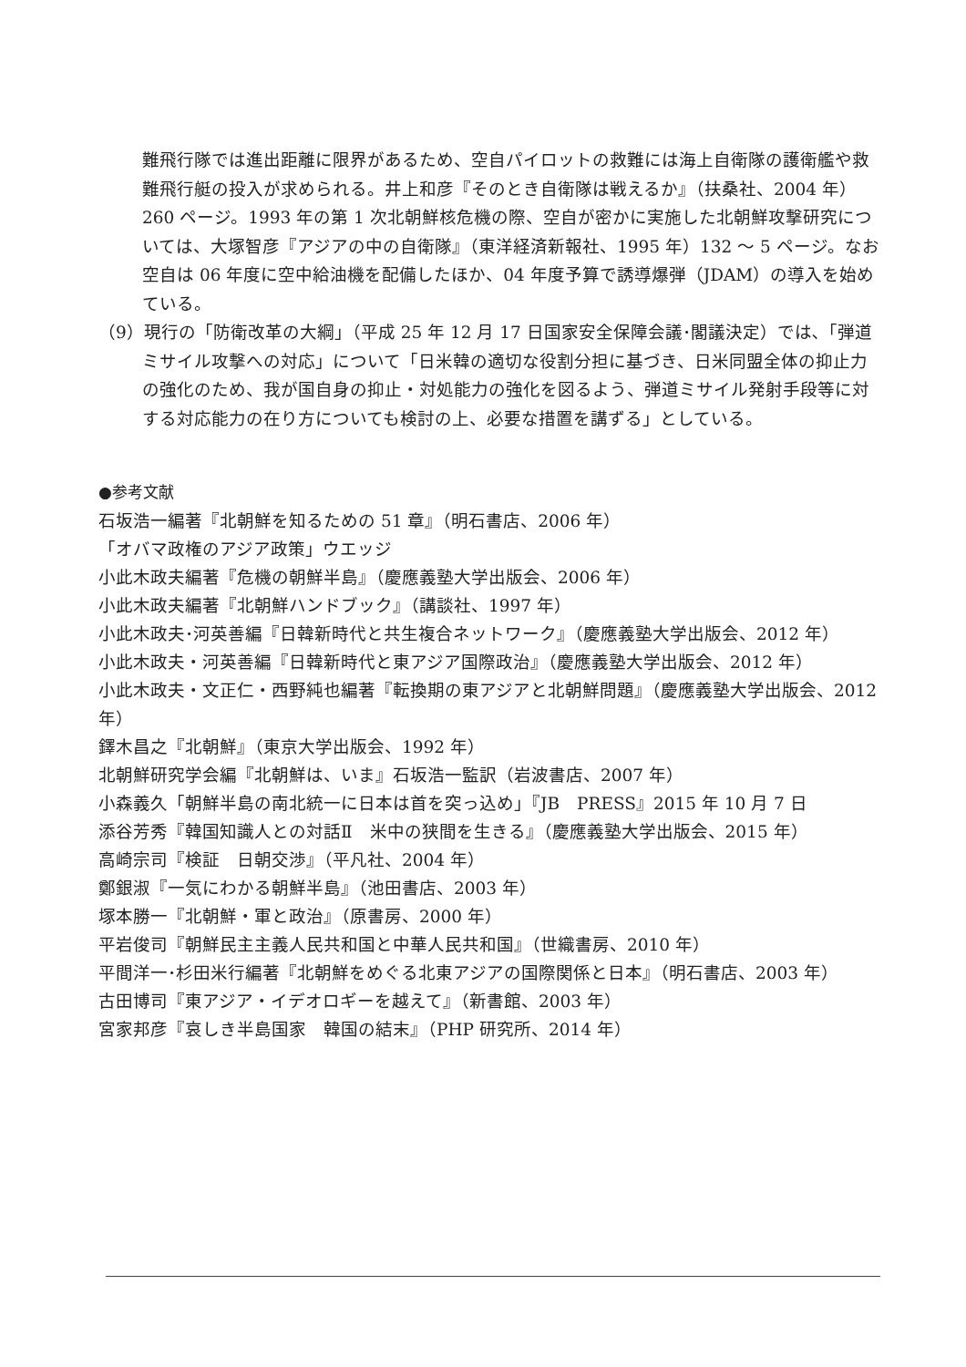難飛行隊では進出距離に限界があるため、空自パイロットの救難には海上自衛隊の護衛艦や救難飛行艇の投入が求められる。井上和彦『そのとき自衛隊は戦えるか』（扶桑社、2004 年）260 ページ。1993 年の第 1 次北朝鮮核危機の際、空自が密かに実施した北朝鮮攻撃研究については、大塚智彦『アジアの中の自衛隊』（東洋経済新報社、1995 年）132 〜 5 ページ。なお空自は 06 年度に空中給油機を配備したほか、04 年度予算で誘導爆弾（JDAM）の導入を始めている。
（9）現行の「防衛改革の大綱」（平成 25 年 12 月 17 日国家安全保障会議･閣議決定）では､「弾道ミサイル攻撃への対応」について「日米韓の適切な役割分担に基づき、日米同盟全体の抑止力の強化のため、我が国自身の抑止・対処能力の強化を図るよう、弾道ミサイル発射手段等に対する対応能力の在り方についても検討の上、必要な措置を講ずる」としている。
●参考文献
石坂浩一編著『北朝鮮を知るための 51 章』（明石書店、2006 年）
「オバマ政権のアジア政策」ウエッジ
小此木政夫編著『危機の朝鮮半島』（慶應義塾大学出版会、2006 年）
小此木政夫編著『北朝鮮ハンドブック』（講談社、1997 年）
小此木政夫･河英善編『日韓新時代と共生複合ネットワーク』（慶應義塾大学出版会、2012 年）
小此木政夫・河英善編『日韓新時代と東アジア国際政治』（慶應義塾大学出版会、2012 年）
小此木政夫・文正仁・西野純也編著『転換期の東アジアと北朝鮮問題』（慶應義塾大学出版会、2012 年）
鐸木昌之『北朝鮮』（東京大学出版会、1992 年）
北朝鮮研究学会編『北朝鮮は、いま』石坂浩一監訳（岩波書店、2007 年）
小森義久「朝鮮半島の南北統一に日本は首を突っ込め」『JB　PRESS』2015 年 10 月 7 日
添谷芳秀『韓国知識人との対話Ⅱ　米中の狭間を生きる』（慶應義塾大学出版会、2015 年）
高崎宗司『検証　日朝交渉』（平凡社、2004 年）
鄭銀淑『一気にわかる朝鮮半島』（池田書店、2003 年）
塚本勝一『北朝鮮・軍と政治』（原書房、2000 年）
平岩俊司『朝鮮民主主義人民共和国と中華人民共和国』（世織書房、2010 年）
平間洋一･杉田米行編著『北朝鮮をめぐる北東アジアの国際関係と日本』（明石書店、2003 年）
古田博司『東アジア・イデオロギーを越えて』（新書館、2003 年）
宮家邦彦『哀しき半島国家　韓国の結末』（PHP 研究所、2014 年）